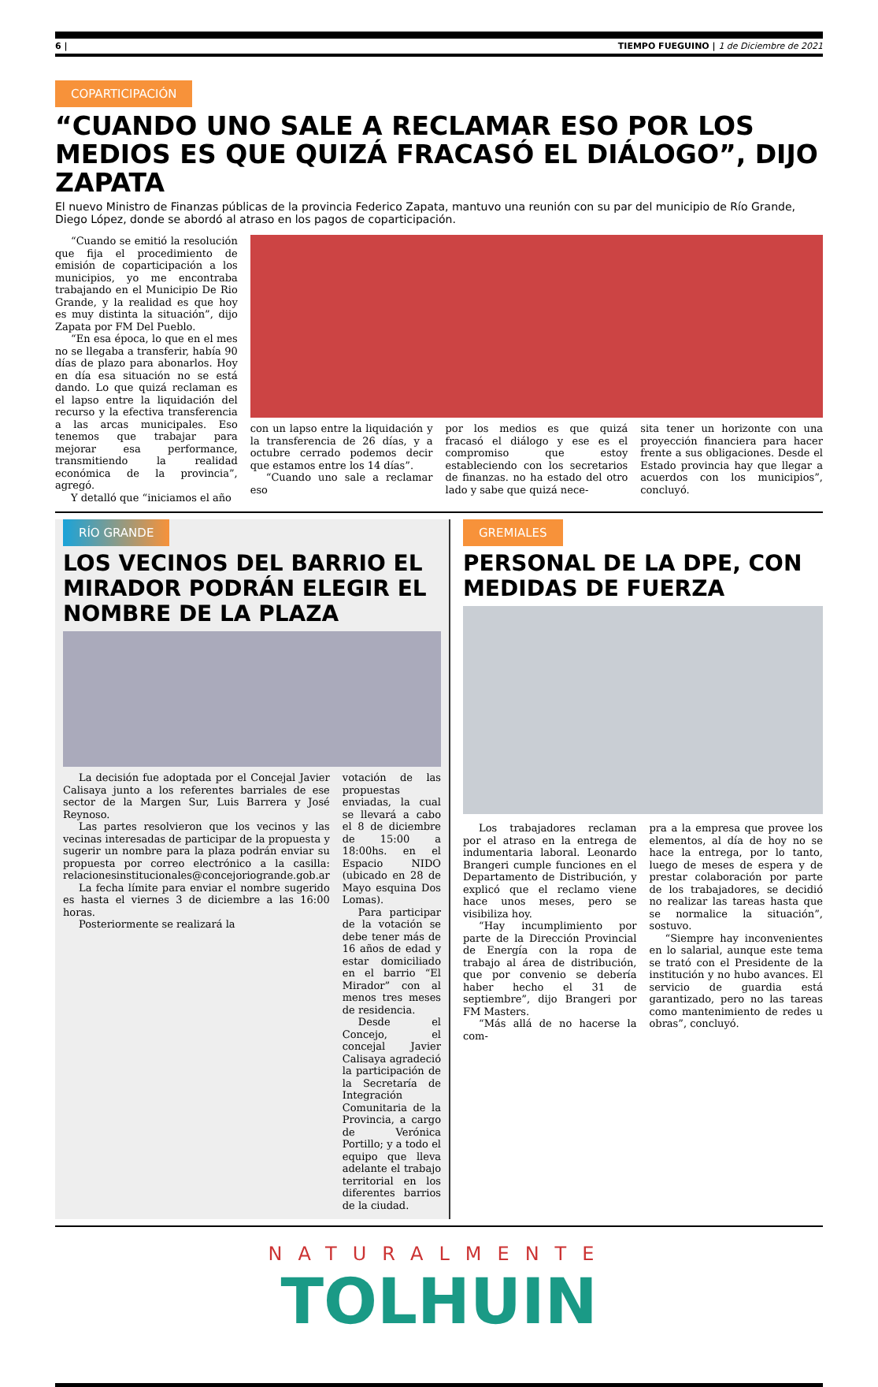6 | TIEMPO FUEGUINO | 1 de Diciembre de 2021
COPARTICIPACIÓN
“CUANDO UNO SALE A RECLAMAR ESO POR LOS MEDIOS ES QUE QUIZÁ FRACASÓ EL DIÁLOGO”, DIJO ZAPATA
El nuevo Ministro de Finanzas públicas de la provincia Federico Zapata, mantuvo una reunión con su par del municipio de Río Grande, Diego López, donde se abordó al atraso en los pagos de coparticipación.
“Cuando se emitió la resolución que fija el procedimiento de emisión de coparticipación a los municipios, yo me encontraba trabajando en el Municipio De Rio Grande, y la realidad es que hoy es muy distinta la situación”, dijo Zapata por FM Del Pueblo.
“En esa época, lo que en el mes no se llegaba a transferir, había 90 días de plazo para abonarlos. Hoy en día esa situación no se está dando. Lo que quizá reclaman es el lapso entre la liquidación del recurso y la efectiva transferencia a las arcas municipales. Eso tenemos que trabajar para mejorar esa performance, transmitiendo la realidad económica de la provincia”, agregó.
Y detalló que “iniciamos el año
con un lapso entre la liquidación y la transferencia de 26 días, y a octubre cerrado podemos decir que estamos entre los 14 días”.
“Cuando uno sale a reclamar eso
por los medios es que quizá fracasó el diálogo y ese es el compromiso que estoy estableciendo con los secretarios de finanzas. no ha estado del otro lado y sabe que quizá nece-
sita tener un horizonte con una proyección financiera para hacer frente a sus obligaciones. Desde el Estado provincia hay que llegar a acuerdos con los municipios”, concluyó.
RÍO GRANDE
LOS VECINOS DEL BARRIO EL MIRADOR PODRÁN ELEGIR EL NOMBRE DE LA PLAZA
La decisión fue adoptada por el Concejal Javier Calisaya junto a los referentes barriales de ese sector de la Margen Sur, Luis Barrera y José Reynoso.
Las partes resolvieron que los vecinos y las vecinas interesadas de participar de la propuesta y sugerir un nombre para la plaza podrán enviar su propuesta por correo electrónico a la casilla: relacionesinstitucionales@concejoriogrande.gob.ar
La fecha límite para enviar el nombre sugerido es hasta el viernes 3 de diciembre a las 16:00 horas.
Posteriormente se realizará la
votación de las propuestas enviadas, la cual se llevará a cabo el 8 de diciembre de 15:00 a 18:00hs. en el Espacio NIDO (ubicado en 28 de Mayo esquina Dos Lomas).
Para participar de la votación se debe tener más de 16 años de edad y estar domiciliado en el barrio “El Mirador” con al menos tres meses de residencia.
Desde el Concejo, el concejal Javier Calisaya agradeció la participación de la Secretaría de Integración Comunitaria de la Provincia, a cargo de Verónica Portillo; y a todo el equipo que lleva adelante el trabajo territorial en los diferentes barrios de la ciudad.
GREMIALES
PERSONAL DE LA DPE, CON MEDIDAS DE FUERZA
Los trabajadores reclaman por el atraso en la entrega de indumentaria laboral. Leonardo Brangeri cumple funciones en el Departamento de Distribución, y explicó que el reclamo viene hace unos meses, pero se visibiliza hoy.
“Hay incumplimiento por parte de la Dirección Provincial de Energía con la ropa de trabajo al área de distribución, que por convenio se debería haber hecho el 31 de septiembre”, dijo Brangeri por FM Masters.
“Más allá de no hacerse la com-
pra a la empresa que provee los elementos, al día de hoy no se hace la entrega, por lo tanto, luego de meses de espera y de prestar colaboración por parte de los trabajadores, se decidió no realizar las tareas hasta que se normalice la situación”, sostuvo.
“Siempre hay inconvenientes en lo salarial, aunque este tema se trató con el Presidente de la institución y no hubo avances. El servicio de guardia está garantizado, pero no las tareas como mantenimiento de redes u obras”, concluyó.
NATURALMENTE
TOLHUIN